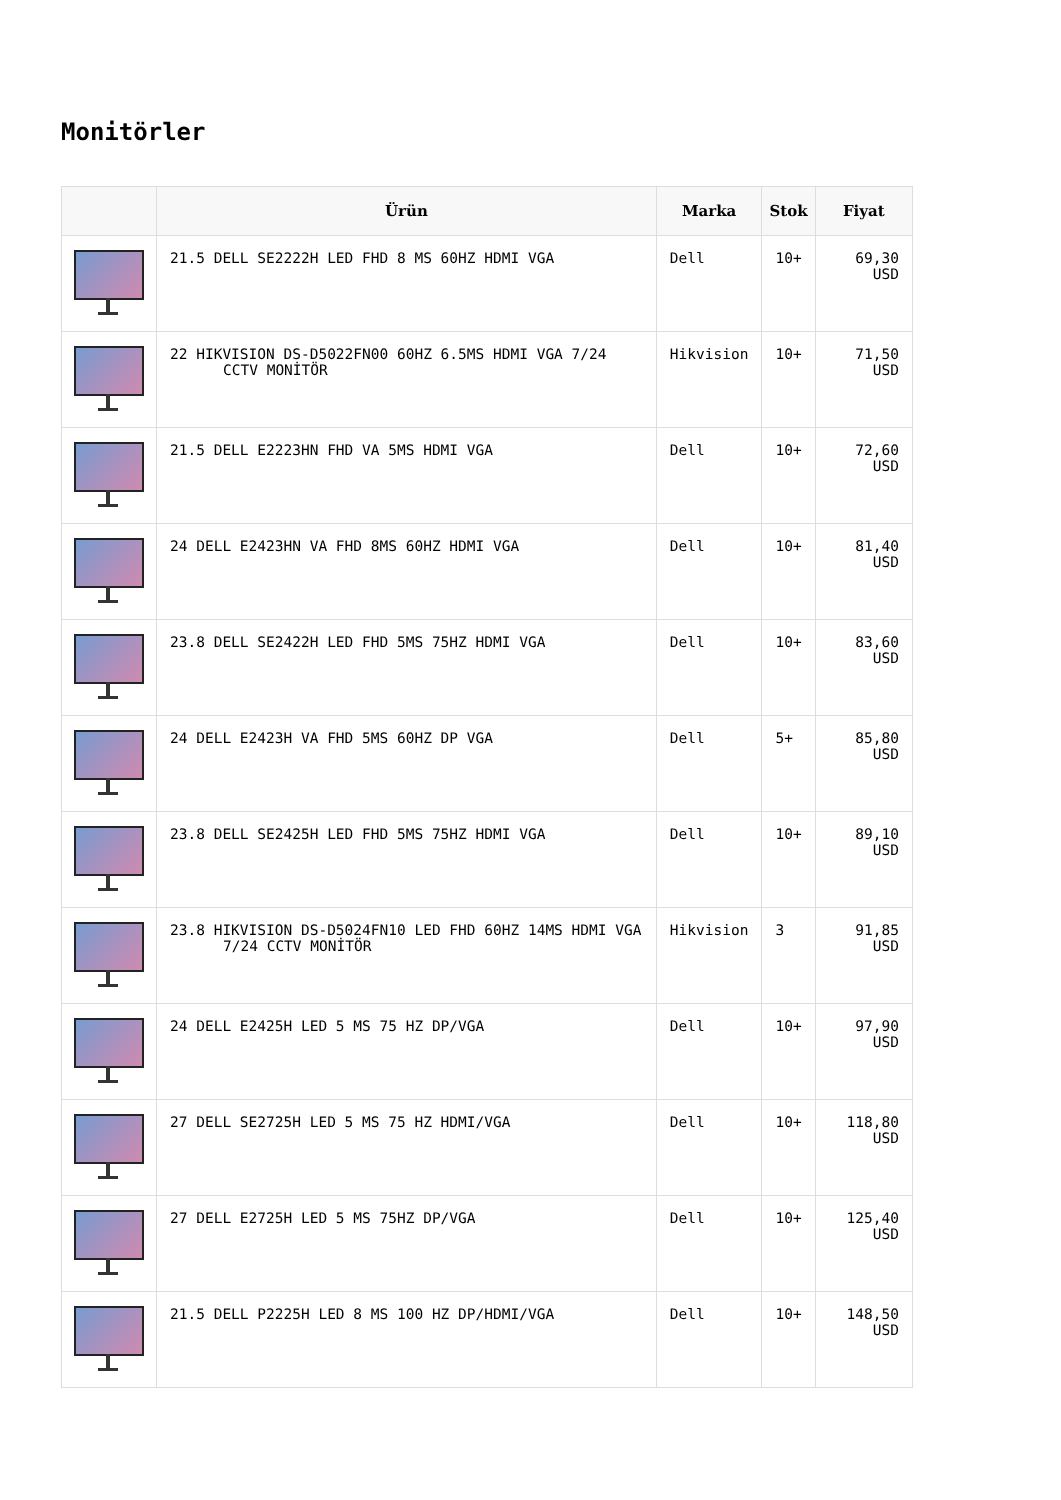Monitörler
| | Ürün | Marka | Stok | Fiyat |
| --- | --- | --- | --- | --- |
| | 21.5 DELL SE2222H LED FHD 8 MS 60HZ HDMI VGA | Dell | 10+ | 69,30 USD |
| | 22 HIKVISION DS-D5022FN00 60HZ 6.5MS HDMI VGA 7/24 CCTV MONİTÖR | Hikvision | 10+ | 71,50 USD |
| | 21.5 DELL E2223HN FHD VA 5MS HDMI VGA | Dell | 10+ | 72,60 USD |
| | 24 DELL E2423HN VA FHD 8MS 60HZ HDMI VGA | Dell | 10+ | 81,40 USD |
| | 23.8 DELL SE2422H LED FHD 5MS 75HZ HDMI VGA | Dell | 10+ | 83,60 USD |
| | 24 DELL E2423H VA FHD 5MS 60HZ DP VGA | Dell | 5+ | 85,80 USD |
| | 23.8 DELL SE2425H LED FHD 5MS 75HZ HDMI VGA | Dell | 10+ | 89,10 USD |
| | 23.8 HIKVISION DS-D5024FN10 LED FHD 60HZ 14MS HDMI VGA 7/24 CCTV MONİTÖR | Hikvision | 3 | 91,85 USD |
| | 24 DELL E2425H LED 5 MS 75 HZ DP/VGA | Dell | 10+ | 97,90 USD |
| | 27 DELL SE2725H LED 5 MS 75 HZ HDMI/VGA | Dell | 10+ | 118,80 USD |
| | 27 DELL E2725H LED 5 MS 75HZ DP/VGA | Dell | 10+ | 125,40 USD |
| | 21.5 DELL P2225H LED 8 MS 100 HZ DP/HDMI/VGA | Dell | 10+ | 148,50 USD |